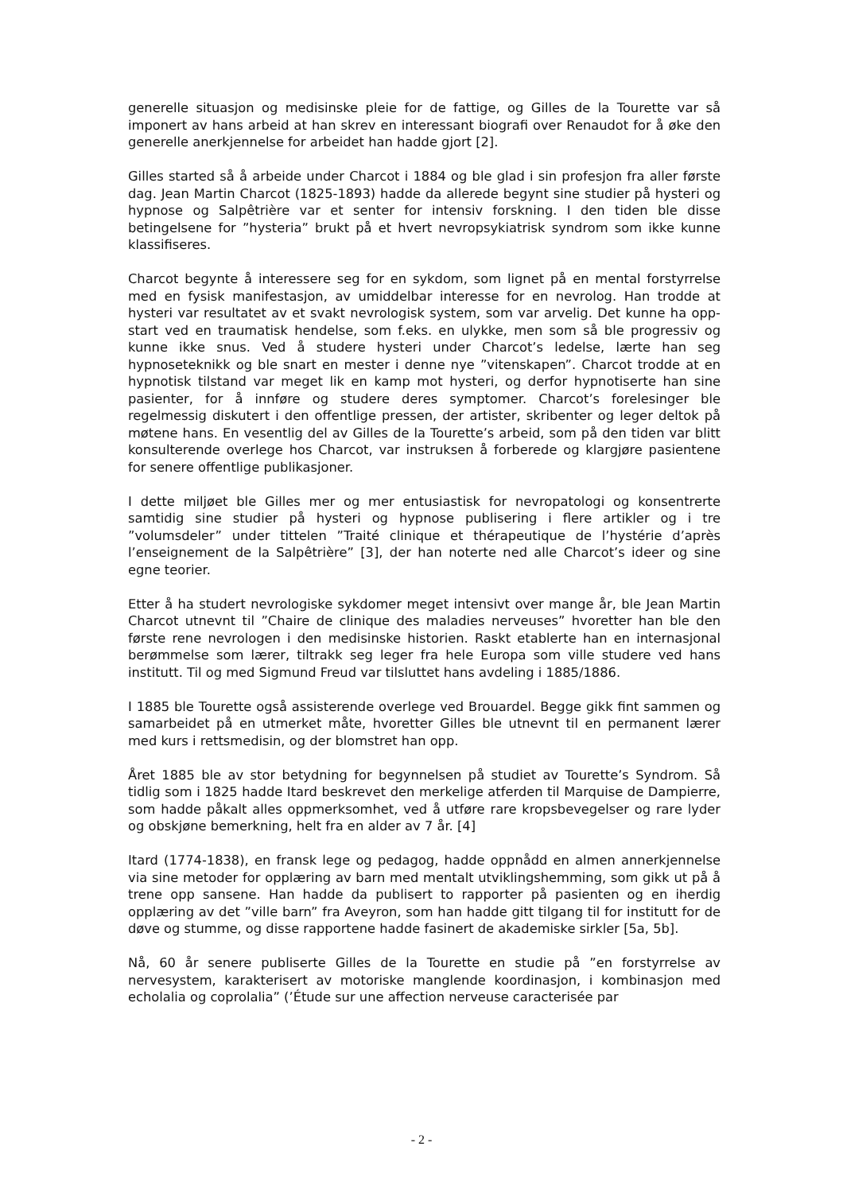generelle situasjon og medisinske pleie for de fattige, og Gilles de la Tourette var så imponert av hans arbeid at han skrev en interessant biografi over Renaudot for å øke den generelle anerkjennelse for arbeidet han hadde gjort [2].
Gilles started så å arbeide under Charcot i 1884 og ble glad i sin profesjon fra aller første dag. Jean Martin Charcot (1825-1893) hadde da allerede begynt sine studier på hysteri og hypnose og Salpêtrière var et senter for intensiv forskning. I den tiden ble disse betingelsene for ”hysteria” brukt på et hvert nevropsykiatrisk syndrom som ikke kunne klassifiseres.
Charcot begynte å interessere seg for en sykdom, som lignet på en mental forstyrrelse med en fysisk manifestasjon, av umiddelbar interesse for en nevrolog. Han trodde at hysteri var resultatet av et svakt nevrologisk system, som var arvelig. Det kunne ha opp-start ved en traumatisk hendelse, som f.eks. en ulykke, men som så ble progressiv og kunne ikke snus. Ved å studere hysteri under Charcot’s ledelse, lærte han seg hypnoseteknikk og ble snart en mester i denne nye ”vitenskapen”. Charcot trodde at en hypnotisk tilstand var meget lik en kamp mot hysteri, og derfor hypnotiserte han sine pasienter, for å innføre og studere deres symptomer. Charcot’s forelesinger ble regelmessig diskutert i den offentlige pressen, der artister, skribenter og leger deltok på møtene hans. En vesentlig del av Gilles de la Tourette’s arbeid, som på den tiden var blitt konsulterende overlege hos Charcot, var instruksen å forberede og klargjøre pasientene for senere offentlige publikasjoner.
I dette miljøet ble Gilles mer og mer entusiastisk for nevropatologi og konsentrerte samtidig sine studier på hysteri og hypnose publisering i flere artikler og i tre ”volumsdeler” under tittelen ”Traité clinique et thérapeutique de l’hystérie d’après l’enseignement de la Salpêtrière” [3], der han noterte ned alle Charcot’s ideer og sine egne teorier.
Etter å ha studert nevrologiske sykdomer meget intensivt over mange år, ble Jean Martin Charcot utnevnt til ”Chaire de clinique des maladies nerveuses” hvoretter han ble den første rene nevrologen i den medisinske historien. Raskt etablerte han en internasjonal berømmelse som lærer, tiltrakk seg leger fra hele Europa som ville studere ved hans institutt. Til og med Sigmund Freud var tilsluttet hans avdeling i 1885/1886.
I 1885 ble Tourette også assisterende overlege ved Brouardel. Begge gikk fint sammen og samarbeidet på en utmerket måte, hvoretter Gilles ble utnevnt til en permanent lærer med kurs i rettsmedisin, og der blomstret han opp.
Året 1885 ble av stor betydning for begynnelsen på studiet av Tourette’s Syndrom. Så tidlig som i 1825 hadde Itard beskrevet den merkelige atferden til Marquise de Dampierre, som hadde påkalt alles oppmerksomhet, ved å utføre rare kropsbevegelser og rare lyder og obskjøne bemerkning, helt fra en alder av 7 år. [4]
Itard (1774-1838), en fransk lege og pedagog, hadde oppnådd en almen annerkjennelse via sine metoder for opplæring av barn med mentalt utviklingshemming, som gikk ut på å trene opp sansene. Han hadde da publisert to rapporter på pasienten og en iherdig opplæring av det ”ville barn” fra Aveyron, som han hadde gitt tilgang til for institutt for de døve og stumme, og disse rapportene hadde fasinert de akademiske sirkler [5a, 5b].
Nå, 60 år senere publiserte Gilles de la Tourette en studie på ”en forstyrrelse av nervesystem, karakterisert av motoriske manglende koordinasjon, i kombinasjon med echolalia og coprolalia” (’Étude sur une affection nerveuse caracterisée par
- 2 -